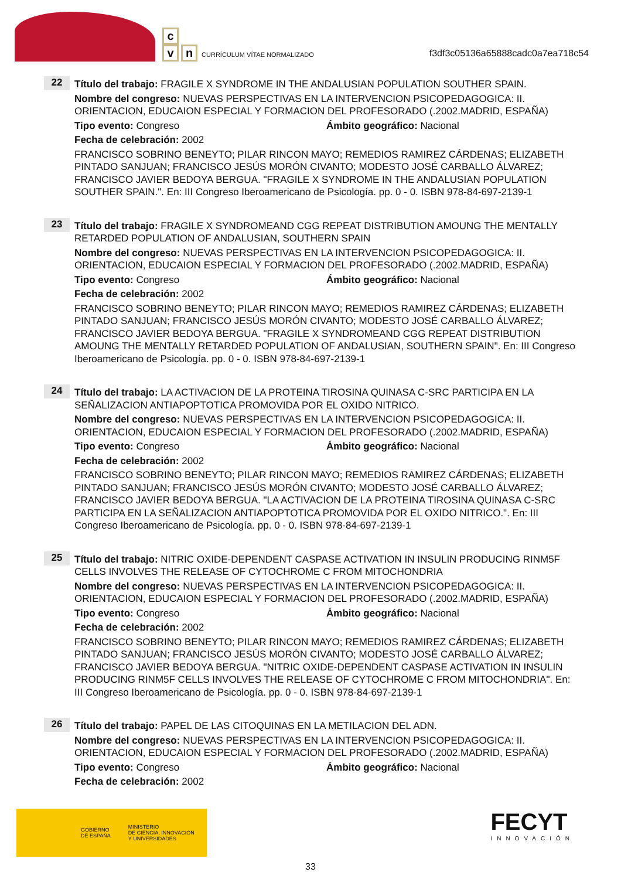c
vn CURRÍCULUM VÍTAE NORMALIZADO
f3df3c05136a65888cadc0a7ea718c54
22
Título del trabajo: FRAGILE X SYNDROME IN THE ANDALUSIAN POPULATION SOUTHER SPAIN.
Nombre del congreso: NUEVAS PERSPECTIVAS EN LA INTERVENCION PSICOPEDAGOGICA: II. ORIENTACION, EDUCAION ESPECIAL Y FORMACION DEL PROFESORADO (.2002.MADRID, ESPAÑA)
Tipo evento: Congreso Ámbito geográfico: Nacional
Fecha de celebración: 2002
FRANCISCO SOBRINO BENEYTO; PILAR RINCON MAYO; REMEDIOS RAMIREZ CÁRDENAS; ELIZABETH PINTADO SANJUAN; FRANCISCO JESÚS MORÓN CIVANTO; MODESTO JOSÉ CARBALLO ÁLVAREZ; FRANCISCO JAVIER BEDOYA BERGUA. "FRAGILE X SYNDROME IN THE ANDALUSIAN POPULATION SOUTHER SPAIN.". En: III Congreso Iberoamericano de Psicología. pp. 0 - 0. ISBN 978-84-697-2139-1
23
Título del trabajo: FRAGILE X SYNDROMEAND CGG REPEAT DISTRIBUTION AMOUNG THE MENTALLY RETARDED POPULATION OF ANDALUSIAN, SOUTHERN SPAIN
Nombre del congreso: NUEVAS PERSPECTIVAS EN LA INTERVENCION PSICOPEDAGOGICA: II. ORIENTACION, EDUCAION ESPECIAL Y FORMACION DEL PROFESORADO (.2002.MADRID, ESPAÑA)
Tipo evento: Congreso Ámbito geográfico: Nacional
Fecha de celebración: 2002
FRANCISCO SOBRINO BENEYTO; PILAR RINCON MAYO; REMEDIOS RAMIREZ CÁRDENAS; ELIZABETH PINTADO SANJUAN; FRANCISCO JESÚS MORÓN CIVANTO; MODESTO JOSÉ CARBALLO ÁLVAREZ; FRANCISCO JAVIER BEDOYA BERGUA. "FRAGILE X SYNDROMEAND CGG REPEAT DISTRIBUTION AMOUNG THE MENTALLY RETARDED POPULATION OF ANDALUSIAN, SOUTHERN SPAIN". En: III Congreso Iberoamericano de Psicología. pp. 0 - 0. ISBN 978-84-697-2139-1
24
Título del trabajo: LA ACTIVACION DE LA PROTEINA TIROSINA QUINASA C-SRC PARTICIPA EN LA SEÑALIZACION ANTIAPOPTOTICA PROMOVIDA POR EL OXIDO NITRICO.
Nombre del congreso: NUEVAS PERSPECTIVAS EN LA INTERVENCION PSICOPEDAGOGICA: II. ORIENTACION, EDUCAION ESPECIAL Y FORMACION DEL PROFESORADO (.2002.MADRID, ESPAÑA)
Tipo evento: Congreso Ámbito geográfico: Nacional
Fecha de celebración: 2002
FRANCISCO SOBRINO BENEYTO; PILAR RINCON MAYO; REMEDIOS RAMIREZ CÁRDENAS; ELIZABETH PINTADO SANJUAN; FRANCISCO JESÚS MORÓN CIVANTO; MODESTO JOSÉ CARBALLO ÁLVAREZ; FRANCISCO JAVIER BEDOYA BERGUA. "LA ACTIVACION DE LA PROTEINA TIROSINA QUINASA C-SRC PARTICIPA EN LA SEÑALIZACION ANTIAPOPTOTICA PROMOVIDA POR EL OXIDO NITRICO.". En: III Congreso Iberoamericano de Psicología. pp. 0 - 0. ISBN 978-84-697-2139-1
25
Título del trabajo: NITRIC OXIDE-DEPENDENT CASPASE ACTIVATION IN INSULIN PRODUCING RINM5F CELLS INVOLVES THE RELEASE OF CYTOCHROME C FROM MITOCHONDRIA
Nombre del congreso: NUEVAS PERSPECTIVAS EN LA INTERVENCION PSICOPEDAGOGICA: II. ORIENTACION, EDUCAION ESPECIAL Y FORMACION DEL PROFESORADO (.2002.MADRID, ESPAÑA)
Tipo evento: Congreso Ámbito geográfico: Nacional
Fecha de celebración: 2002
FRANCISCO SOBRINO BENEYTO; PILAR RINCON MAYO; REMEDIOS RAMIREZ CÁRDENAS; ELIZABETH PINTADO SANJUAN; FRANCISCO JESÚS MORÓN CIVANTO; MODESTO JOSÉ CARBALLO ÁLVAREZ; FRANCISCO JAVIER BEDOYA BERGUA. "NITRIC OXIDE-DEPENDENT CASPASE ACTIVATION IN INSULIN PRODUCING RINM5F CELLS INVOLVES THE RELEASE OF CYTOCHROME C FROM MITOCHONDRIA". En: III Congreso Iberoamericano de Psicología. pp. 0 - 0. ISBN 978-84-697-2139-1
26
Título del trabajo: PAPEL DE LAS CITOQUINAS EN LA METILACION DEL ADN.
Nombre del congreso: NUEVAS PERSPECTIVAS EN LA INTERVENCION PSICOPEDAGOGICA: II. ORIENTACION, EDUCAION ESPECIAL Y FORMACION DEL PROFESORADO (.2002.MADRID, ESPAÑA)
Tipo evento: Congreso Ámbito geográfico: Nacional
Fecha de celebración: 2002
GOBIERNO
DE ESPAÑA MINISTERIO
DE CIENCIA, INNOVACIÓN
Y UNIVERSIDADES
FECYT
INNOVACIÓN
33